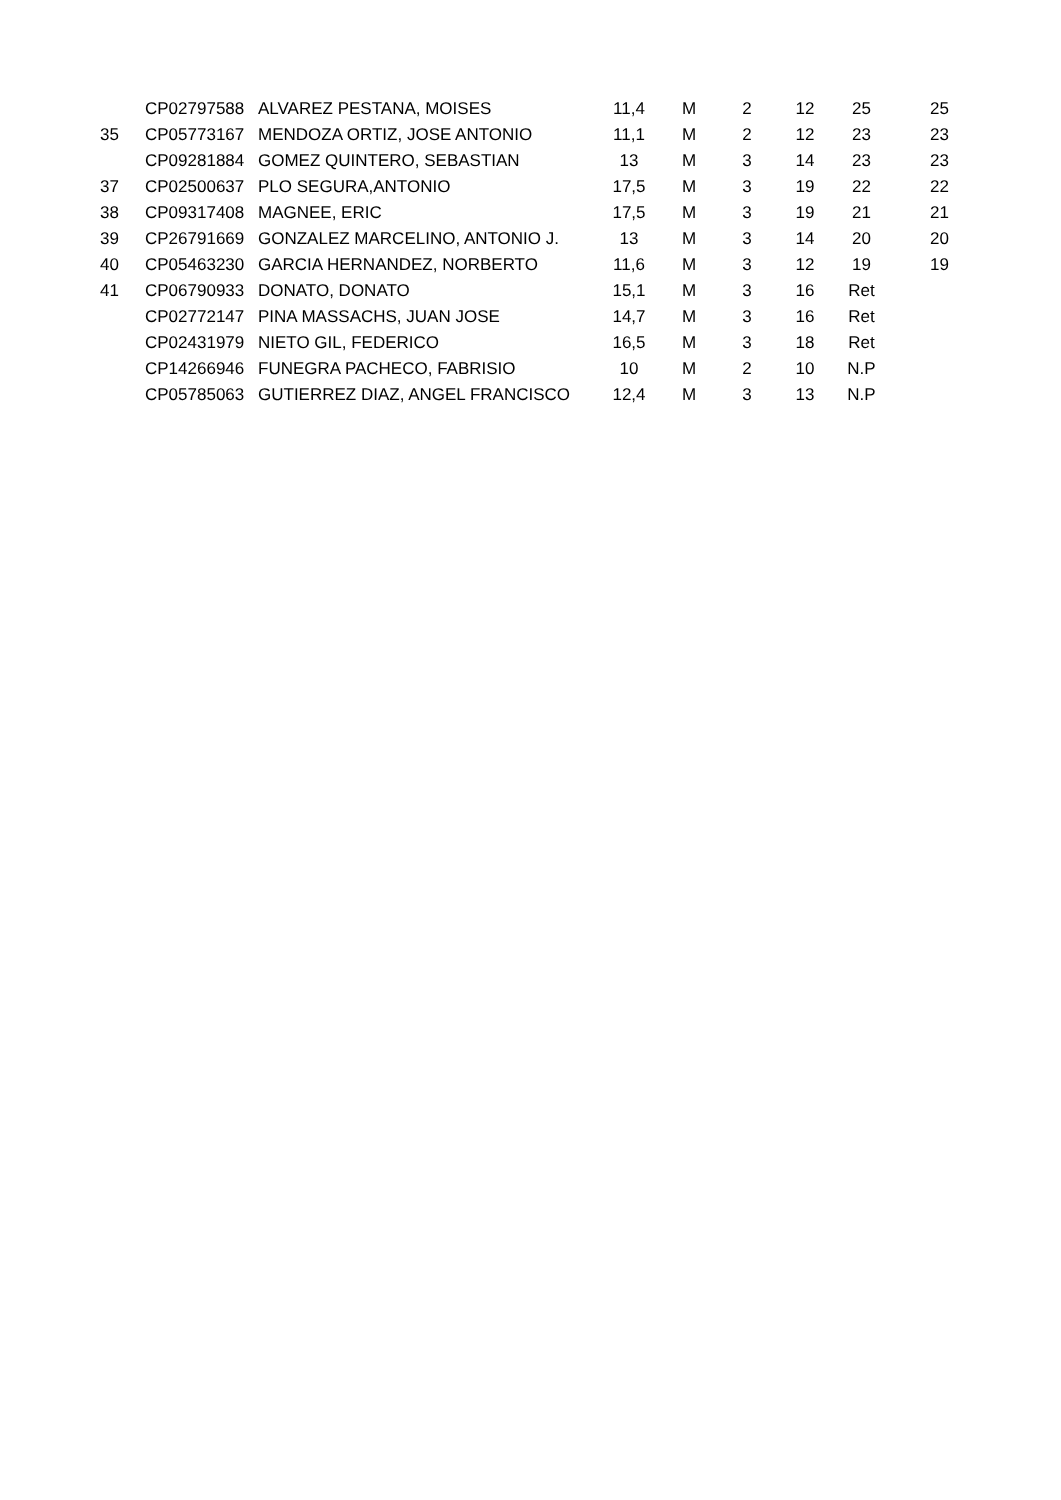| | CP02797588 | ALVAREZ PESTANA, MOISES | 11,4 | M | 2 | 12 | 25 | 25 |
| 35 | CP05773167 | MENDOZA ORTIZ, JOSE ANTONIO | 11,1 | M | 2 | 12 | 23 | 23 |
| | CP09281884 | GOMEZ QUINTERO, SEBASTIAN | 13 | M | 3 | 14 | 23 | 23 |
| 37 | CP02500637 | PLO SEGURA,ANTONIO | 17,5 | M | 3 | 19 | 22 | 22 |
| 38 | CP09317408 | MAGNEE, ERIC | 17,5 | M | 3 | 19 | 21 | 21 |
| 39 | CP26791669 | GONZALEZ MARCELINO, ANTONIO J. | 13 | M | 3 | 14 | 20 | 20 |
| 40 | CP05463230 | GARCIA HERNANDEZ, NORBERTO | 11,6 | M | 3 | 12 | 19 | 19 |
| 41 | CP06790933 | DONATO, DONATO | 15,1 | M | 3 | 16 | Ret | |
| | CP02772147 | PINA MASSACHS, JUAN JOSE | 14,7 | M | 3 | 16 | Ret | |
| | CP02431979 | NIETO GIL, FEDERICO | 16,5 | M | 3 | 18 | Ret | |
| | CP14266946 | FUNEGRA PACHECO, FABRISIO | 10 | M | 2 | 10 | N.P | |
| | CP05785063 | GUTIERREZ DIAZ, ANGEL FRANCISCO | 12,4 | M | 3 | 13 | N.P | |